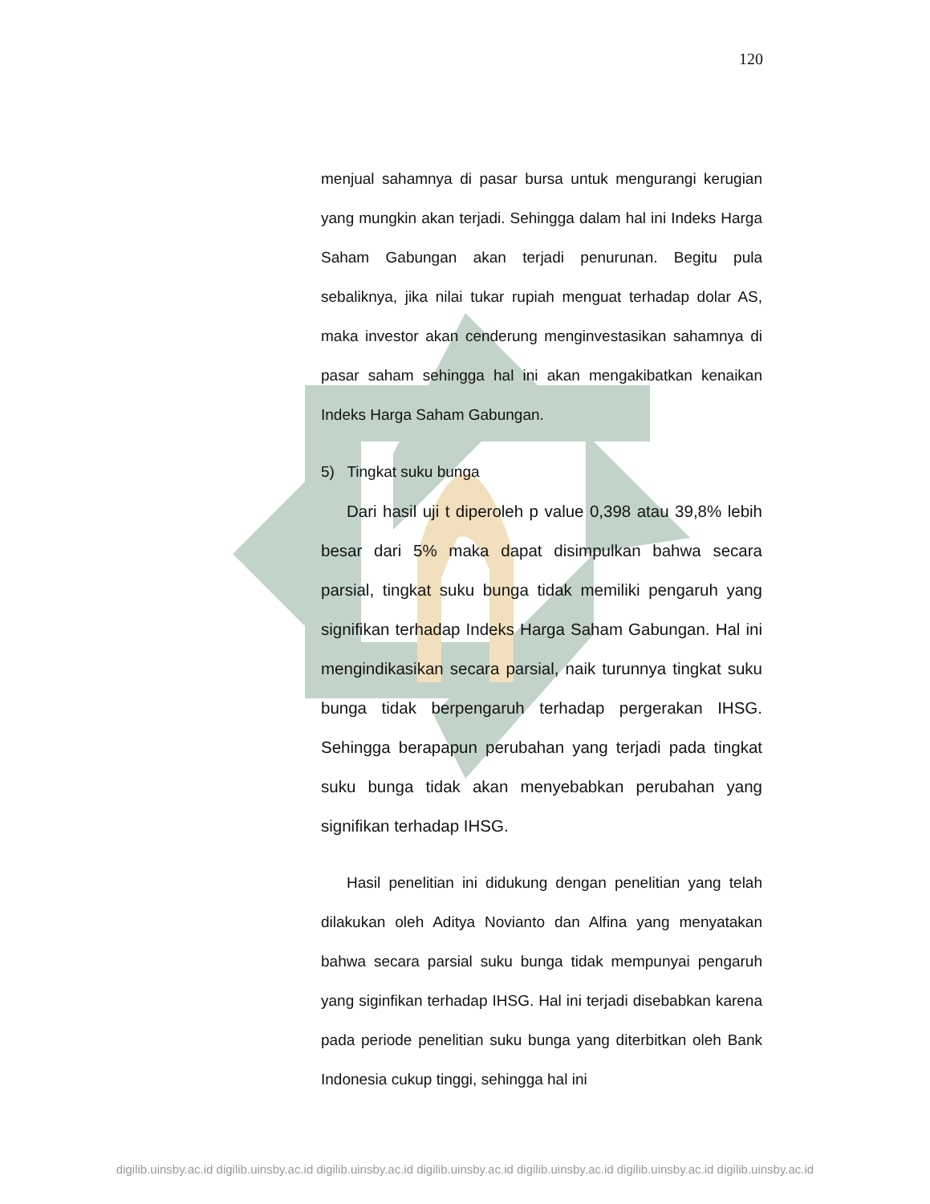120
menjual sahamnya di pasar bursa untuk mengurangi kerugian yang mungkin akan terjadi. Sehingga dalam hal ini Indeks Harga Saham Gabungan akan terjadi penurunan. Begitu pula sebaliknya, jika nilai tukar rupiah menguat terhadap dolar AS, maka investor akan cenderung menginvestasikan sahamnya di pasar saham sehingga hal ini akan mengakibatkan kenaikan Indeks Harga Saham Gabungan.
5) Tingkat suku bunga
Dari hasil uji t diperoleh p value 0,398 atau 39,8% lebih besar dari 5% maka dapat disimpulkan bahwa secara parsial, tingkat suku bunga tidak memiliki pengaruh yang signifikan terhadap Indeks Harga Saham Gabungan. Hal ini mengindikasikan secara parsial, naik turunnya tingkat suku bunga tidak berpengaruh terhadap pergerakan IHSG. Sehingga berapapun perubahan yang terjadi pada tingkat suku bunga tidak akan menyebabkan perubahan yang signifikan terhadap IHSG.
Hasil penelitian ini didukung dengan penelitian yang telah dilakukan oleh Aditya Novianto dan Alfina yang menyatakan bahwa secara parsial suku bunga tidak mempunyai pengaruh yang siginfikan terhadap IHSG. Hal ini terjadi disebabkan karena pada periode penelitian suku bunga yang diterbitkan oleh Bank Indonesia cukup tinggi, sehingga hal ini
digilib.uinsby.ac.id digilib.uinsby.ac.id digilib.uinsby.ac.id digilib.uinsby.ac.id digilib.uinsby.ac.id digilib.uinsby.ac.id digilib.uinsby.ac.id